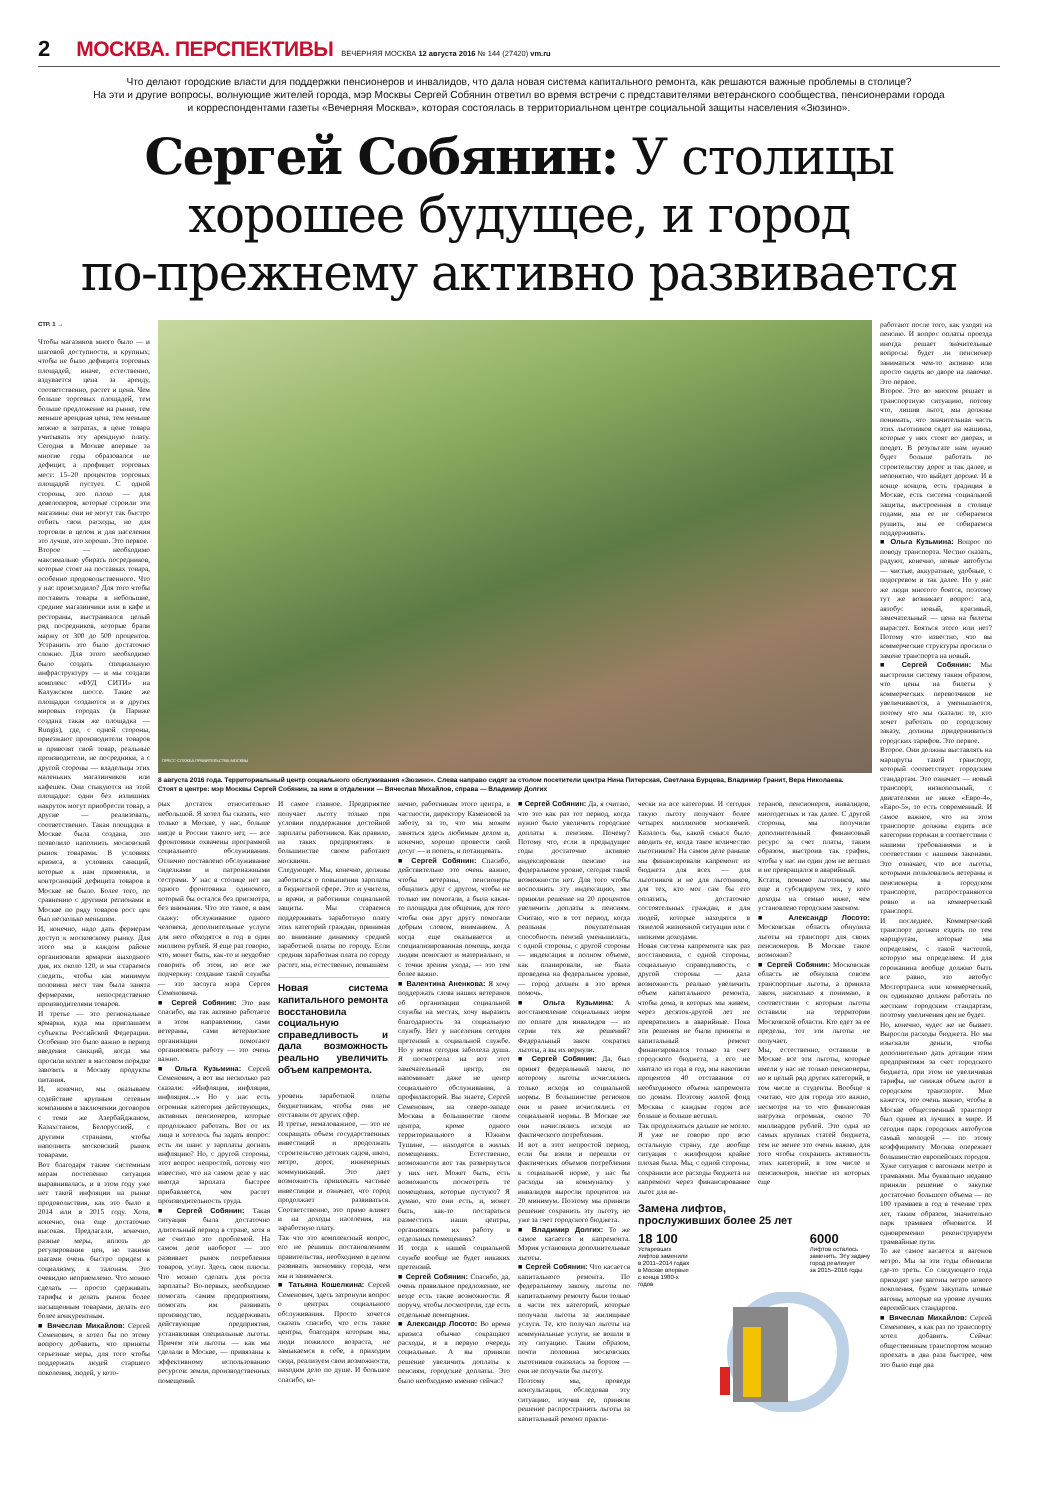2 МОСКВА. ПЕРСПЕКТИВЫ ВЕЧЕРНЯЯ МОСКВА 12 августа 2016 № 144 (27420) vm.ru
Что делают городские власти для поддержки пенсионеров и инвалидов, что дала новая система капитального ремонта, как решаются важные проблемы в столице?
На эти и другие вопросы, волнующие жителей города, мэр Москвы Сергей Собянин ответил во время встречи с представителями ветеранского сообщества, пенсионерами города
и корреспондентами газеты «Вечерняя Москва», которая состоялась в территориальном центре социальной защиты населения «Зюзино».
Сергей Собянин: У столицы
хорошее будущее, и город
по-прежнему активно развивается
СТР. 1 →
Чтобы магазинов много было — и шаговой доступности, и крупных; чтобы не было дефицита торговых площадей, иначе, естественно, вздувается цена за аренду, соответственно, растет и цена. Чем больше торговых площадей, тем больше предложение на рынке, тем меньше арендная цена, тем меньше можно в затратах, в цене товара учитывать эту арендную плату. Сегодня в Москве впервые за многие годы образовался не дефицит, а профицит торговых мест: 15–20 процентов торговых площадей пустует. С одной стороны, это плохо — для девелоперов, которые строили эти магазины: они не могут так быстро отбить свои расходы, но для торговли в целом и для населения это лучше, это хорошо. Это первое.
Второе — необходимо максимально убирать посредников, которые стоят на поставках товара, особенно продовольственного. Что у нас происходило? Для того чтобы поставить товары в небольшие, средние магазинчики или в кафе и рестораны, выстраивался целый ряд посредников, которые брали маржу от 300 до 500 процентов. Устранить это было достаточно сложно. Для этого необходимо было создать специальную инфраструктуру — и мы создали комплекс «ФУД СИТИ» на Калужском шоссе. Такие же площадки создаются и в других мировых городах (в Париже создана такая же площадка — Rungis), где, с одной стороны, приезжают производители товаров и привозят свой товар, реальные производители, не посредники, а с другой стороны — владельцы этих маленьких магазинчиков или кафешек. Они стыкуются на этой площадке: одни без излишних накруток могут приобрести товар, а другие — реализовать, соответственно. Такая площадка в Москве была создана, это позволило наполнить московский рынок товарами. В условиях кризиса, в условиях санкций, которые к нам применяли, и контрсанкций дефицита товаров в Москве не было. Более того, по сравнению с другими регионами в Москве по ряду товаров рост цен был несколько меньшим.
И, конечно, надо дать фермерам доступ к московскому рынку. Для этого мы в каждом районе организовали ярмарки выходного дня, их около 120, и мы стараемся следить, чтобы как минимум половина мест там была занята фермерами, непосредственно производителями товаров.
И третье — это региональные ярмарки, куда мы приглашаем субъекты Российской Федерации. Особенно это было важно в период введения санкций, когда мы просили коллег в массовом порядке завозить в Москву продукты питания.
И, конечно, мы оказываем содействие крупным сетевым компаниям в заключении договоров с теми же Азербайджаном, Казахстаном, Белоруссией, с другими странами, чтобы наполнить московский рынок товарами.
Вот благодаря таким системным мерам постепенно ситуация выравнивалась, и в этом году уже нет такой инфляции на рынке продовольствия, как это было в 2014 или в 2015 году. Хотя, конечно, она еще достаточно высокая. Предлагали, конечно, разные меры, вплоть до регулирования цен, но такими шагами очень быстро придем к социализму, к талонам. Это очевидно неприемлемо. Что можно сделать — просто сдерживать тарифы и делать рынок более насыщенным товарами, делать его более конкурентным.
■ Вячеслав Михайлов: Сергей Семенович, я хотел бы по этому вопросу добавить, что приняты серьезные меры, для того чтобы поддержать людей старшего поколения, людей, у кото-
ПРЕСС-СЛУЖБА ПРАВИТЕЛЬСТВА МОСКВЫ
8 августа 2016 года. Территориальный центр социального обслуживания «Зюзино». Слева направо сидят за столом посетители центра Нина Питерская, Светлана Бурцева, Владимир Гранит, Вера Николаева.
Стоят в центре: мэр Москвы Сергей Собянин, за ним в отдалении — Вячеслав Михайлов, справа — Владимир Долгих
рых достаток относительно небольшой. Я хотел бы сказать, что только в Москве, у нас, больше нигде в России такого нет, — все фронтовики охвачены программой социального обслуживания. Отлично поставлено обслуживание сиделками и патронажными сестрами. У нас в столице нет ни одного фронтовика одинокого, который бы остался без присмотра, без внимания. Что это такое, я вам скажу: обслуживание одного человека, дополнительные услуги для него обходятся в год в один миллион рублей. Я еще раз говорю, что, может быть, как-то и неудобно говорить об этом, но все же подчеркну: создание такой службы — это заслуга мэра Сергея Семеновича.
■ Сергей Собянин: Это вам спасибо, вы так активно работаете в этом направлении, сами ветераны, сами ветеранские организации помогают организовать работу — это очень важно.
■ Ольга Кузьмина: Сергей Семенович, а вот вы несколько раз сказали: «Инфляция, инфляция, инфляция…» Но у нас есть огромная категория действующих, активных пенсионеров, которые продолжают работать. Вот от их лица и хотелось бы задать вопрос: есть ли шанс у зарплаты догнать инфляцию? Но, с другой стороны, этот вопрос непростой, потому что известно, что на самом деле у нас иногда зарплата быстрее прибавляется, чем растет производительность труда.
■ Сергей Собянин: Такая ситуация была достаточно длительный период в стране, хотя я не считаю это проблемой. На самом деле наоборот — это развивает рынок потребления товаров, услуг. Здесь свои плюсы. Что можно сделать для роста зарплаты? Во-первых, необходимо помогать самим предприятиям, помогать им развивать производство, поддерживать действующие предприятия, устанавливая специальные льготы. Причем эти льготы — как мы сделали в Москве, — привязаны к эффективному использованию ресурсов: земли, производственных помещений.
И самое главное. Предприятие получает льготу только при условии поддержания достойной зарплаты работников. Как правило, на таких предприятиях в большинстве своем работают москвичи.
Следующее. Мы, конечно, должны заботиться о повышении зарплаты в бюджетной сфере. Это и учителя, и врачи, и работники социальной защиты. Мы стараемся поддерживать заработную плату этих категорий граждан, принимая во внимание динамику средней заработной платы по городу. Если средняя заработная плата по городу растет, мы, естественно, повышаем
Новая система капитального ремонта восстановила социальную справедливость и дала возможность реально увеличить объем капремонта.
уровень заработной платы бюджетникам, чтобы они не отставали от других сфер.
И третье, немаловажное, — это не сокращать объем государственных инвестиций и продолжать строительство детских садов, школ, метро, дорог, инженерных коммуникаций. Это дает возможность привлекать частные инвестиции и означает, что город продолжает развиваться. Соответственно, это прямо влияет и на доходы населения, на заработную плату.
Так что это комплексный вопрос, его не решишь постановлением правительства, необходимо в целом развивать экономику города, чем мы и занимаемся.
■ Татьяна Кошелкина: Сергей Семенович, здесь затронули вопрос о центрах социального обслуживания. Просто хочется сказать спасибо, что есть такие центры, благодаря которым мы, люди пожилого возраста, не замыкаемся в себе, а приходим сюда, реализуем свои возможности, находим дело по душе. И большое спасибо, ко-
нечно, работникам этого центра, в частности, директору Каменовой за заботу, за то, что мы можем заняться здесь любимым делом и, конечно, хорошо провести свой досуг — и попеть, и потанцевать.
■ Сергей Собянин: Спасибо, действительно это очень важно, чтобы ветераны, пенсионеры общались друг с другом, чтобы не только им помогали, а была какая-то площадка для общения, для того чтобы они друг другу помогали добрым словом, вниманием. А когда еще оказывается и специализированная помощь, когда людям помогают и материально, и с точки зрения ухода, — это тем более важно.
■ Валентина Аненкова: Я хочу поддержать слова наших ветеранов об организации социальной службы на местах, хочу выразить благодарность за социальную службу. Нет у населения сегодня претензий к социальной службе. Но у меня сегодня заболела душа. Я посмотрела на вот этот замечательный центр, он напоминает даже не центр социального обслуживания, а профилакторий. Вы знаете, Сергей Семенович, на северо-западе Москвы в большинстве своем центра, кроме одного территориального в Южном Тушине, — находятся в жилых помещениях. Естественно, возможности вот так развернуться у них нет. Может быть, есть возможность посмотреть те помещения, которые пустуют? Я думаю, что они есть, и, может быть, как-то постараться разместить наши центры, организовать их работу в отдельных помещениях?
И тогда к нашей социальной службе вообще не будет никаких претензий.
■ Сергей Собянин: Спасибо, да, очень правильное предложение, не везде есть такие возможности. Я поручу, чтобы посмотрели, где есть отдельные помещения.
■ Александр Лосото: Во время кризиса обычно сокращают расходы, и в первую очередь социальные. А вы приняли решение увеличить доплаты к пенсиям, городские доплаты. Это было необходимо именно сейчас?
■ Сергей Собянин: Да, я считаю, что это как раз тот период, когда нужно было увеличить городские доплаты к пенсиям. Почему? Потому что, если в предыдущие годы достаточно активно индексировали пенсию на федеральном уровне, сегодня такой возможности нет. Для того чтобы восполнить эту индексацию, мы приняли решение на 20 процентов увеличить доплаты к пенсиям. Считаю, что в тот период, когда реальная покупательная способность пенсий уменьшилась, с одной стороны, с другой стороны — индексация в полном объеме, как планировали, не была проведена на федеральном уровне, — город должен в это время помочь.
■ Ольга Кузьмина: А восстановление социальных норм по оплате для инвалидов — из серии тех же решений? Федеральный закон сократил льготы, а вы их вернули.
■ Сергей Собянин: Да, был принят федеральный закон, по которому льготы исчислялись только исходя из социальной нормы. В большинстве регионов они и ранее исчислялись от социальной нормы. В Москве же они начислялись исходя из фактического потребления.
И вот в этот непростой период, если бы взяли и перешли от фактических объемов потребления к социальной норме, у нас бы расходы на коммуналку у инвалидов выросли процентов на 20 минимум. Поэтому мы приняли решение сохранить эту льготу, но уже за счет городского бюджета.
■ Владимир Долгих: То же самое касается и капремонта. Мэрия установила дополнительные льготы.
■ Сергей Собянин: Что касается капитального ремонта. По федеральному закону, льготы по капитальному ремонту были только в части тех категорий, которые получали льготы за жилищные услуги. Те, кто получал льготы на коммунальные услуги, не вошли в эту ситуацию. Таким образом, почти половина московских льготников оказалась за бортом — они не получали бы льготу.
Поэтому мы, проведя консультации, обследовав эту ситуацию, изучив ее, приняли решение распространить льготы за капитальный ремонт практи-
чески на все категории. И сегодня такую льготу получают более четырех миллионов москвичей. Казалось бы, какой смысл было вводить ее, когда такое количество льготников? На самом деле раньше мы финансировали капремонт из бюджета для всех — для льготников и не для льготников, для тех, кто мог сам бы его оплатить, достаточно состоятельных граждан, и для людей, которые находятся в тяжелой жизненной ситуации или с низкими доходами.
Новая система капремонта как раз восстановила, с одной стороны, социальную справедливость, с другой стороны — дала возможность реально увеличить объем капитального ремонта, чтобы дома, в которых мы живем, через десяток-другой лет не превратились в аварийные. Пока эти решения не были приняты и капитальный ремонт финансировался только за счет городского бюджета, а его не хватало из года в год, мы накопили процентов 40 отставания от необходимого объема капремонта по домам. Поэтому жилой фонд Москвы с каждым годом все больше и больше ветшал.
Так продолжаться дальше не могло. Я уже не говорю про всю остальную страну, где вообще ситуация с жилфондом крайне плохая была. Мы, с одной стороны, сохранили все расходы бюджета на капремонт через финансирование льгот для ве-
теранов, пенсионеров, инвалидов, многодетных и так далее. С другой стороны, мы получили дополнительный финансовый ресурс за счет платы, таким образом, выстроив так график, чтобы у нас ни один дом не ветшал и не превращался в аварийный.
Кстати, помимо льготников, мы еще и субсидируем тех, у кого доходы на семью ниже, чем установлено городским законом.
■ Александр Лосото: Московская область обнулила льготы на транспорт для своих пенсионеров. В Москве такое возможно?
■ Сергей Собянин: Московская область не обнуляла совсем транспортные льготы, а приняла закон, насколько я понимаю, в соответствии с которым льготы оставили на территории Московской области. Кто едет за ее пределы, тот эти льготы не получает.
Мы, естественно, оставили в Москве все эти льготы, которые имели у нас не только пенсионеры, но и целый ряд других категорий, в том числе и студенты. Вообще я считаю, что для города это важно, несмотря на то что финансовая нагрузка огромная, около 70 миллиардов рублей. Это одна из самых крупных статей бюджета, тем не менее это очень важно, для того чтобы сохранить активность этих категорий, в том числе и пенсионеров, многие из которых еще
Замена лифтов,
прослуживших более 25 лет
18 100
Устаревших
лифтов заменили
в 2011–2014 годах
в Москве впервые
с конца 1980-х
годов
6000
Лифтов осталось
заменить. Эту задачу
город реализует
за 2015–2016 годы
работают после того, как уходят на пенсию. И вопрос оплаты проезда иногда решает значительные вопросы: будет ли пенсионер заниматься чем-то активно или просто сидеть во дворе на лавочке. Это первое.
Второе. Это во многом решает и транспортную ситуацию, потому что, лишив льгот, мы должны понимать, что значительная часть этих льготников сядет на машины, которые у них стоят во дворах, и поедет. В результате нам нужно будет больше работать по строительству дорог и так далее, и непонятно, что выйдет дороже. И в конце концов, есть традиция в Москве, есть система социальной защиты, выстроенная в столице годами, мы ее не собираемся рушить, мы ее собираемся поддерживать.
■ Ольга Кузьмина: Вопрос по поводу транспорта. Честно сказать, радуют, конечно, новые автобусы — чистые, аккуратные, удобные, с подогревом и так далее. Но у нас же люди многого боятся, поэтому тут же возникает вопрос: ага, автобус новый, красивый, замечательный — цена на билеты вырастет. Бояться этого или нет? Потому что известно, что вы коммерческие структуры просили о замене транспорта на новый.
■ Сергей Собянин: Мы выстроили систему таким образом, что цены на билеты у коммерческих перевозчиков не увеличиваются, а уменьшаются, потому что мы сказали: те, кто хочет работать по городскому заказу, должны придерживаться городских тарифов. Это первое.
Второе. Они должны выставлять на маршруты такой транспорт, который соответствует городским стандартам. Это означает — новый транспорт, низкопольный, с двигателями не ниже «Евро-4», «Евро-5», то есть современный. И самое важное, что на этом транспорте должны ездить все категории горожан в соответствии с нашими требованиями и в соответствии с нашими законами. Это означает, что все льготы, которыми пользовались ветераны и пенсионеры в городском транспорте, распространяются ровно и на коммерческий транспорт.
И последнее. Коммерческий транспорт должен ездить по тем маршрутам, которые мы определяем, с такой частотой, которую мы определяем. И для горожанина вообще должно быть все равно, это автобус Мосгортранса или коммерческий, он одинаково должен работать по жестким городским стандартам, поэтому увеличения цен не будет.
Но, конечно, чудес же не бывает. Выросли расходы бюджета. Но мы изыскали деньги, чтобы дополнительно дать дотации этим предприятиям за счет городского бюджета, при этом не увеличивая тарифы, не снижая объем льгот в городском транспорте. Мне кажется, это очень важно, чтобы в Москве общественный транспорт был одним из лучших в мире. И сегодня парк городских автобусов самый молодой — по этому коэффициенту Москва опережает большинство европейских городов.
Хуже ситуация с вагонами метро и трамваями. Мы буквально недавно приняли решение о закупке достаточно большого объема — по 100 трамваев в год в течение трех лет, таким образом, значительно парк трамваев обновится. И одновременно реконструируем трамвайные пути.
То же самое касается и вагонов метро. Мы за эти годы обновили где-то треть. Со следующего года приходят уже вагоны метро нового поколения, будем закупать новые вагоны, которые на уровне лучших европейских стандартов.
■ Вячеслав Михайлов: Сергей Семенович, я как раз по транспорту хотел добавить. Сейчас общественным транспортом можно проехать в два раза быстрее, чем это было еще два